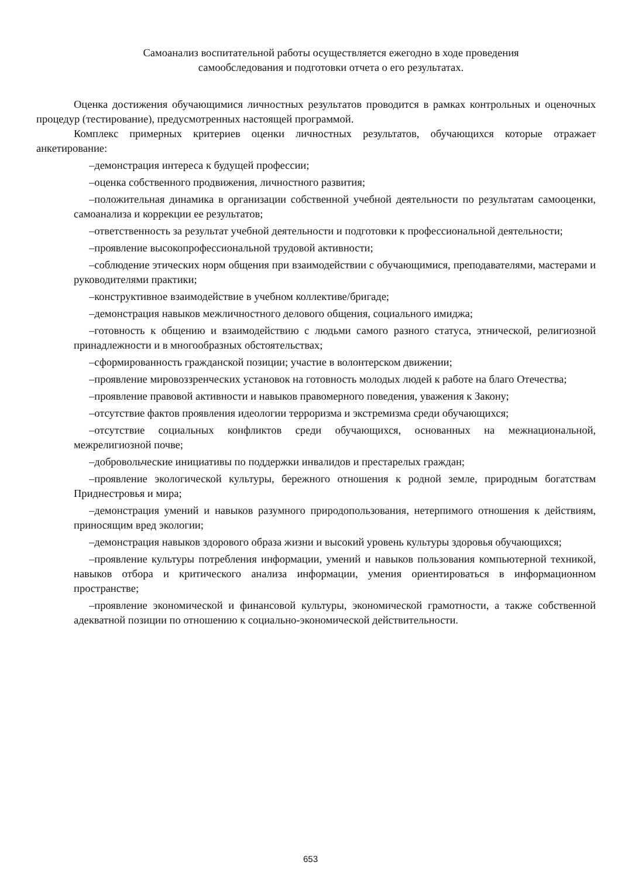Самоанализ воспитательной работы осуществляется ежегодно в ходе проведения
самообследования и подготовки отчета о его результатах.
Оценка достижения обучающимися личностных результатов проводится в рамках контрольных и оценочных процедур (тестирование), предусмотренных настоящей программой.
Комплекс примерных критериев оценки личностных результатов, обучающихся которые отражает анкетирование:
–демонстрация интереса к будущей профессии;
–оценка собственного продвижения, личностного развития;
–положительная динамика в организации собственной учебной деятельности по результатам самооценки, самоанализа и коррекции ее результатов;
–ответственность за результат учебной деятельности и подготовки к профессиональной деятельности;
–проявление высокопрофессиональной трудовой активности;
–соблюдение этических норм общения при взаимодействии с обучающимися, преподавателями, мастерами и руководителями практики;
–конструктивное взаимодействие в учебном коллективе/бригаде;
–демонстрация навыков межличностного делового общения, социального имиджа;
–готовность к общению и взаимодействию с людьми самого разного статуса, этнической, религиозной принадлежности и в многообразных обстоятельствах;
–сформированность гражданской позиции; участие в волонтерском движении;
–проявление мировоззренческих установок на готовность молодых людей к работе на благо Отечества;
–проявление правовой активности и навыков правомерного поведения, уважения к Закону;
–отсутствие фактов проявления идеологии терроризма и экстремизма среди обучающихся;
–отсутствие социальных конфликтов среди обучающихся, основанных на межнациональной, межрелигиозной почве;
–добровольческие инициативы по поддержки инвалидов и престарелых граждан;
–проявление экологической культуры, бережного отношения к родной земле, природным богатствам Приднестровья и мира;
–демонстрация умений и навыков разумного природопользования, нетерпимого отношения к действиям, приносящим вред экологии;
–демонстрация навыков здорового образа жизни и высокий уровень культуры здоровья обучающихся;
–проявление культуры потребления информации, умений и навыков пользования компьютерной техникой, навыков отбора и критического анализа информации, умения ориентироваться в информационном пространстве;
–проявление экономической и финансовой культуры, экономической грамотности, а также собственной адекватной позиции по отношению к социально-экономической действительности.
653